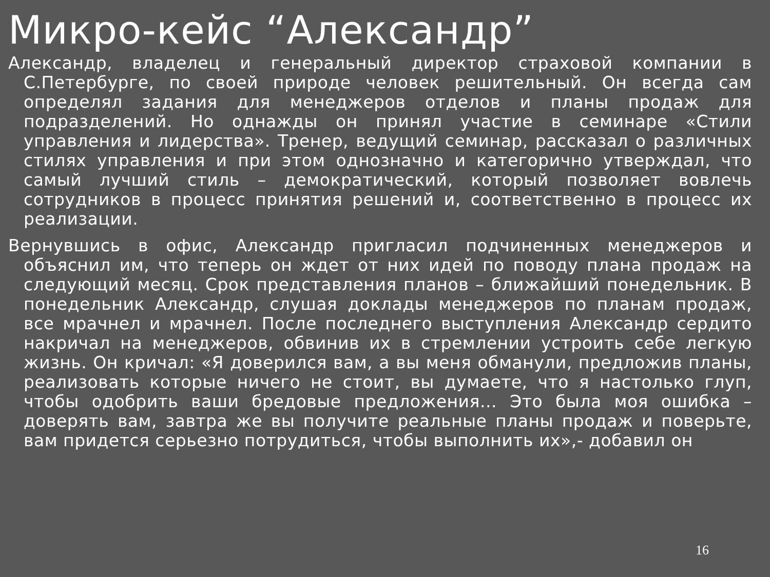Микро-кейс “Александр”
Александр, владелец и генеральный директор страховой компании в С.Петербурге, по своей природе человек решительный. Он всегда сам определял задания для менеджеров отделов и планы продаж для подразделений. Но однажды он принял участие в семинаре «Стили управления и лидерства». Тренер, ведущий семинар, рассказал о различных стилях управления и при этом однозначно и категорично утверждал, что самый лучший стиль – демократический, который позволяет вовлечь сотрудников в процесс принятия решений и, соответственно в процесс их реализации.
Вернувшись в офис, Александр пригласил подчиненных менеджеров и объяснил им, что теперь он ждет от них идей по поводу плана продаж на следующий месяц. Срок представления планов – ближайший понедельник. В понедельник Александр, слушая доклады менеджеров по планам продаж, все мрачнел и мрачнел. После последнего выступления Александр сердито накричал на менеджеров, обвинив их в стремлении устроить себе легкую жизнь. Он кричал: «Я доверился вам, а вы меня обманули, предложив планы, реализовать которые ничего не стоит, вы думаете, что я настолько глуп, чтобы одобрить ваши бредовые предложения… Это была моя ошибка – доверять вам, завтра же вы получите реальные планы продаж и поверьте, вам придется серьезно потрудиться, чтобы выполнить их»,- добавил он
16